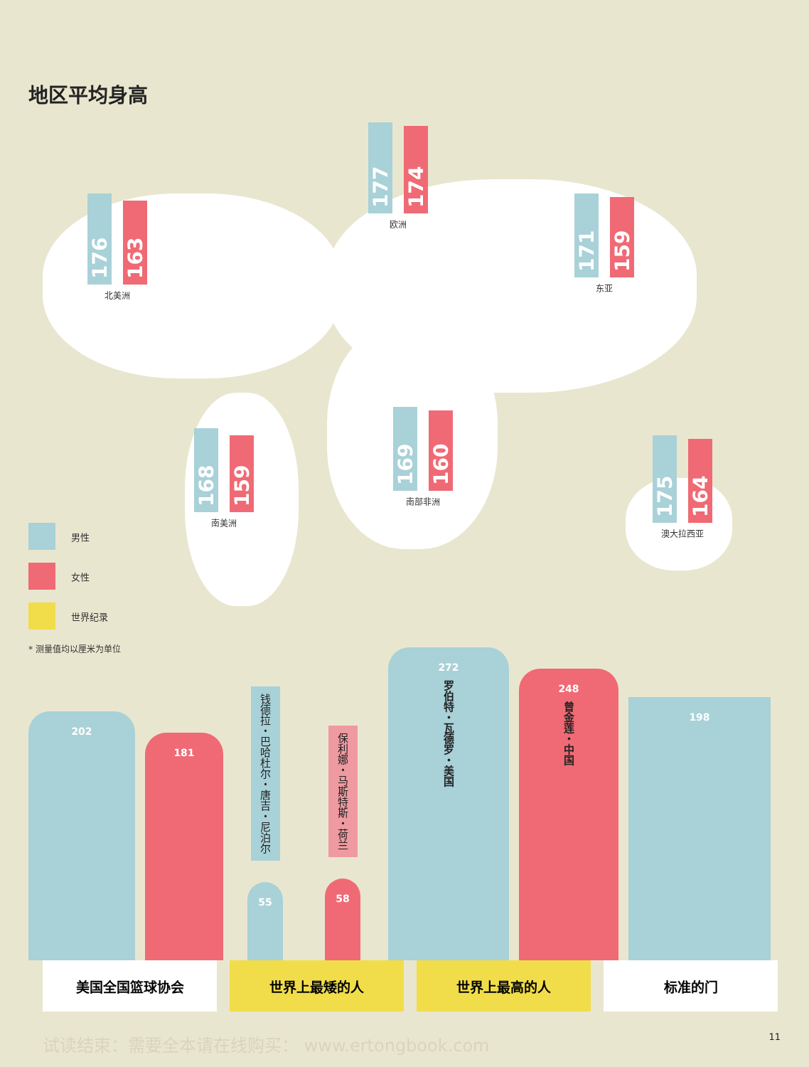地区平均身高
176
163
北美洲
177
174
欧洲
171
159
东亚
168
159
南美洲
169
160
南部非洲
175
164
澳大拉西亚
男性
女性
世界纪录
* 测量值均以厘米为单位
202
181
钱德拉・巴哈杜尔・唐吉・尼泊尔
55
保利娜・马斯特斯・荷兰
58
272
罗伯特・瓦德罗・美国
248
曾金莲・中国
198
美国全国篮球协会 世界上最矮的人 世界上最高的人 标准的门
试读结束：需要全本请在线购买： www.ertongbook.com 11